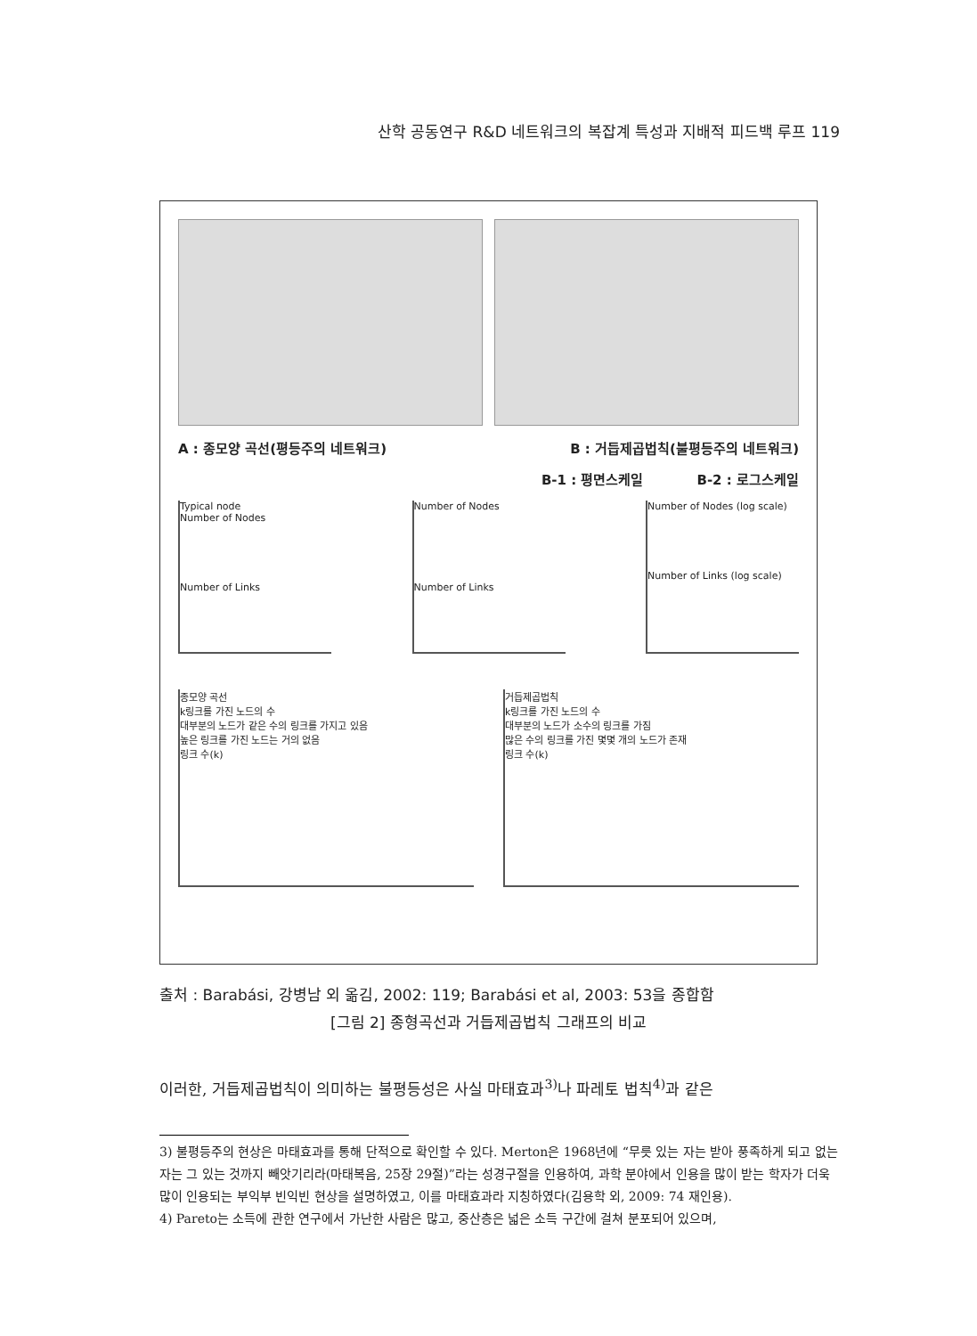산학 공동연구 R&D 네트워크의 복잡계 특성과 지배적 피드백 루프 119
A : 종모양 곡선(평등주의 네트워크) B : 거듭제곱법칙(불평등주의 네트워크)
B-1 : 평면스케일 B-2 : 로그스케일
Typical node
Number of Nodes
Number of Links
Number of Nodes
Number of Links
Number of Nodes (log scale)
Number of Links (log scale)
종모양 곡선
k링크를 가진 노드의 수
대부분의 노드가 같은 수의 링크를 가지고 있음
높은 링크를 가진 노드는 거의 없음
링크 수(k)
거듭제곱법칙
k링크를 가진 노드의 수
대부분의 노드가 소수의 링크를 가짐
많은 수의 링크를 가진 몇몇 개의 노드가 존재
링크 수(k)
출처 : Barabási, 강병남 외 옮김, 2002: 119; Barabási et al, 2003: 53을 종합함
[그림 2] 종형곡선과 거듭제곱법칙 그래프의 비교
이러한, 거듭제곱법칙이 의미하는 불평등성은 사실 마태효과<sup>3)</sup>나 파레토 법칙<sup>4)</sup>과 같은
3) 불평등주의 현상은 마태효과를 통해 단적으로 확인할 수 있다. Merton은 1968년에 “무릇 있는 자는 받아 풍족하게 되고 없는 자는 그 있는 것까지 빼앗기리라(마태복음, 25장 29절)”라는 성경구절을 인용하여, 과학 분야에서 인용을 많이 받는 학자가 더욱 많이 인용되는 부익부 빈익빈 현상을 설명하였고, 이를 마태효과라 지칭하였다(김용학 외, 2009: 74 재인용).
4) Pareto는 소득에 관한 연구에서 가난한 사람은 많고, 중산층은 넓은 소득 구간에 걸쳐 분포되어 있으며,